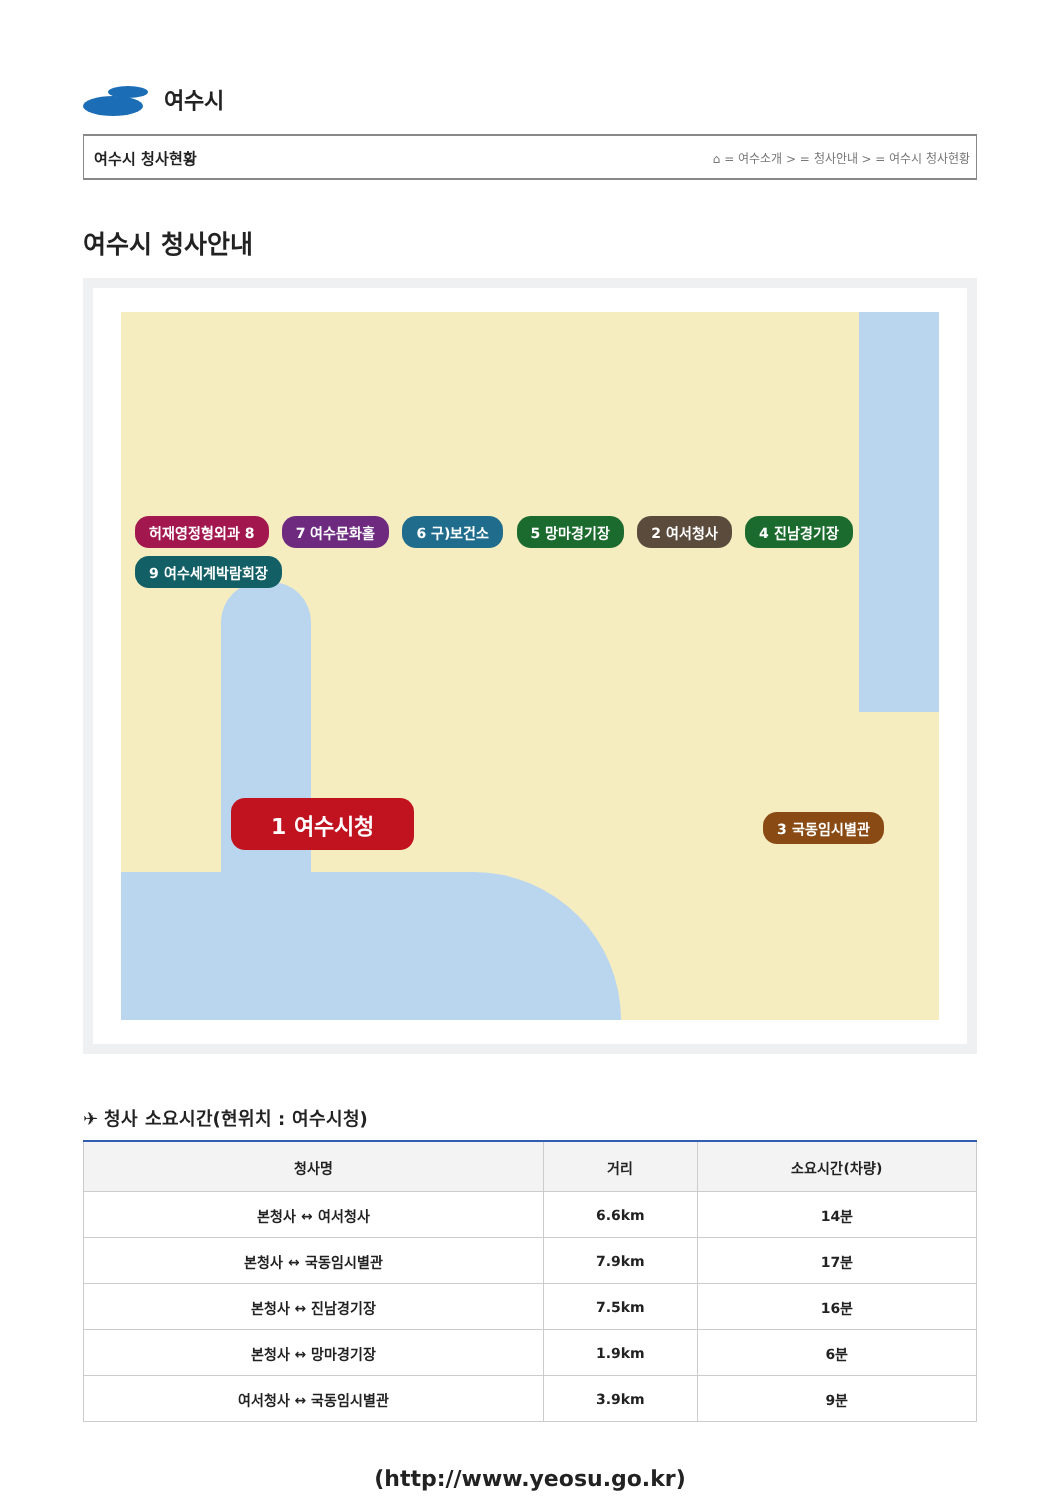여수시
여수시 청사현황 ⌂ = 여수소개 > = 청사안내 > = 여수시 청사현황
여수시 청사안내
허재영정형외과 8 7 여수문화홀 6 구)보건소 5 망마경기장 2 여서청사 4 진남경기장 9 여수세계박람회장
1 여수시청 3 국동임시별관
✈ 청사 소요시간(현위치 : 여수시청)
| 청사명 | 거리 | 소요시간(차량) |
| --- | --- | --- |
| 본청사 ↔ 여서청사 | 6.6km | 14분 |
| 본청사 ↔ 국동임시별관 | 7.9km | 17분 |
| 본청사 ↔ 진남경기장 | 7.5km | 16분 |
| 본청사 ↔ 망마경기장 | 1.9km | 6분 |
| 여서청사 ↔ 국동임시별관 | 3.9km | 9분 |
(http://www.yeosu.go.kr)